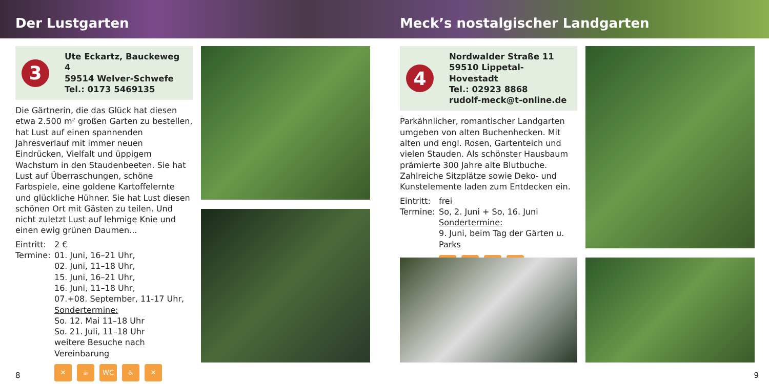Der Lustgarten Meck’s nostalgischer Landgarten
3
Ute Eckartz, Bauckeweg 4
59514 Welver-Schwefe
Tel.: 0173 5469135
Die Gärtnerin, die das Glück hat diesen etwa 2.500 m² großen Garten zu bestellen, hat Lust auf einen spannenden Jahresverlauf mit immer neuen Eindrücken, Vielfalt und üppigem Wachstum in den Staudenbeeten. Sie hat Lust auf Überraschungen, schöne Farbspiele, eine goldene Kartoffelernte und glückliche Hühner. Sie hat Lust diesen schönen Ort mit Gästen zu teilen. Und nicht zuletzt Lust auf lehmige Knie und einen ewig grünen Daumen...
Eintritt: 2 €
Termine: 01. Juni, 16–21 Uhr,
02. Juni, 11–18 Uhr,
15. Juni, 16–21 Uhr,
16. Juni, 11–18 Uhr,
07.+08. September, 11-17 Uhr,
Sondertermine:
So. 12. Mai 11–18 Uhr
So. 21. Juli, 11–18 Uhr
weitere Besuche nach Vereinbarung
✕ ☕ WC ♿ ✕
8
4
Nordwalder Straße 11
59510 Lippetal-Hovestadt
Tel.: 02923 8868
rudolf-meck@t-online.de
Parkähnlicher, romantischer Landgarten umgeben von alten Buchenhecken. Mit alten und engl. Rosen, Gartenteich und vielen Stauden. Als schönster Hausbaum prämierte 300 Jahre alte Blutbuche. Zahlreiche Sitzplätze sowie Deko- und Kunstelemente laden zum Entdecken ein.
Eintritt: frei
Termine: So, 2. Juni + So, 16. Juni
Sondertermine:
9. Juni, beim Tag der Gärten u. Parks
✕ ☕ ♿ ⚘
9